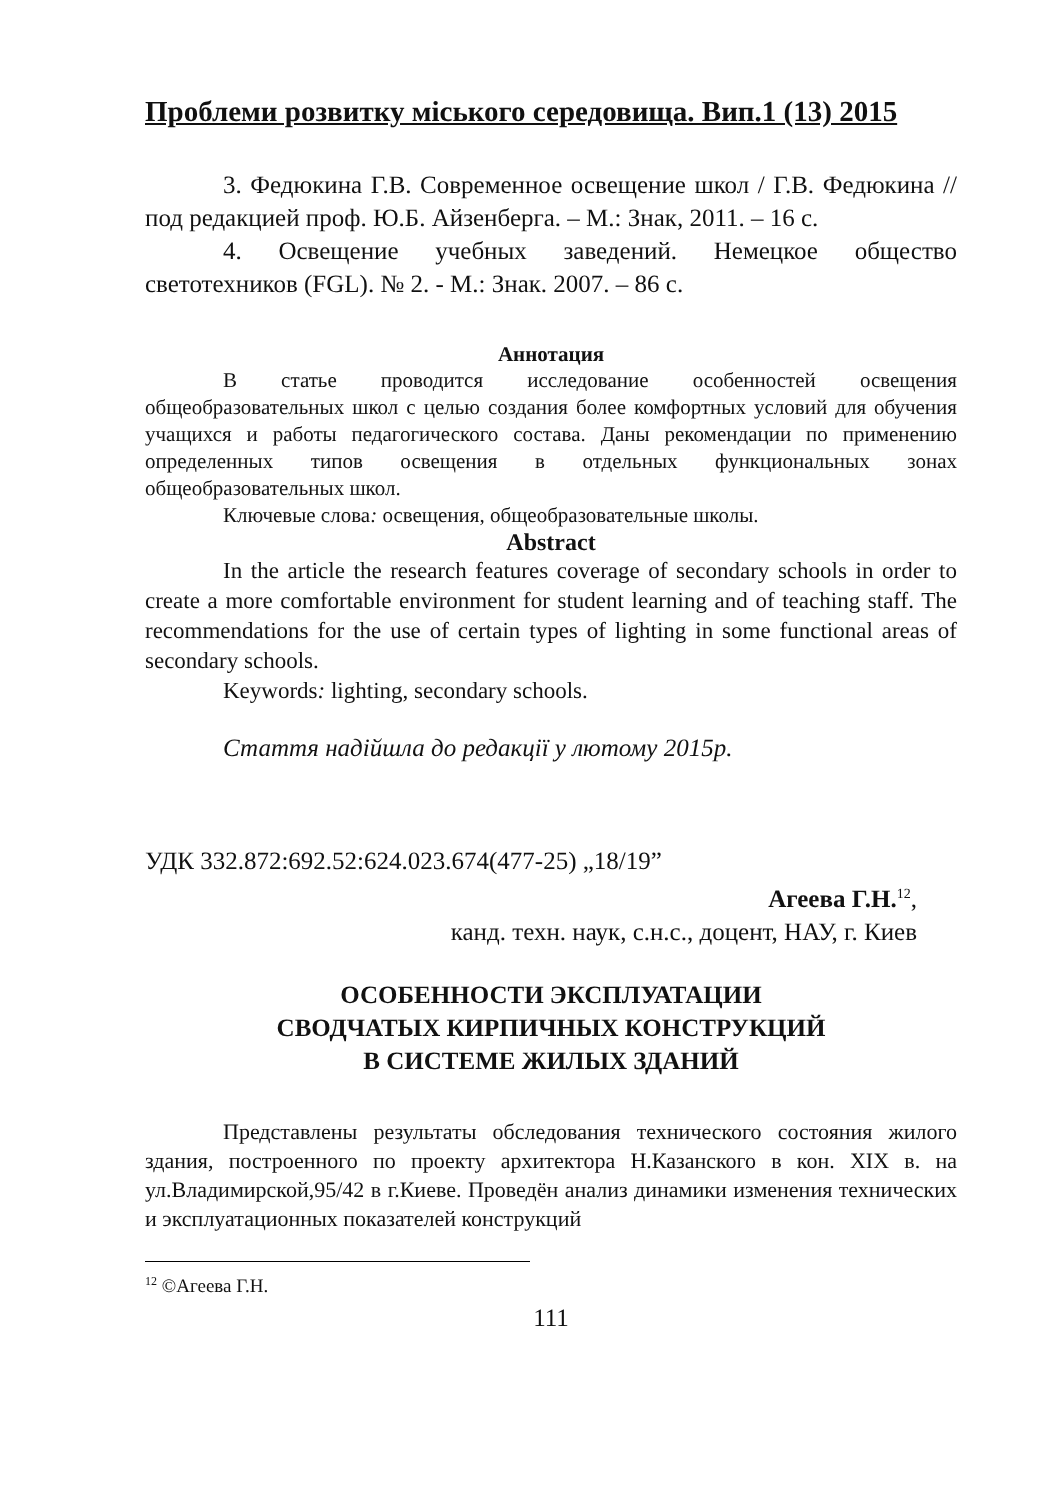Проблеми розвитку міського середовища. Вип.1 (13) 2015
3. Федюкина Г.В. Современное освещение школ / Г.В. Федюкина //под редакцией проф. Ю.Б. Айзенберга. – М.: Знак, 2011. – 16 с.
4. Освещение учебных заведений. Немецкое общество светотехников (FGL). № 2. - М.: Знак. 2007. – 86 с.
Аннотация
В статье проводится исследование особенностей освещения общеобразовательных школ с целью создания более комфортных условий для обучения учащихся и работы педагогического состава. Даны рекомендации по применению определенных типов освещения в отдельных функциональных зонах общеобразовательных школ.
Ключевые слова: освещения, общеобразовательные школы.
Abstract
In the article the research features coverage of secondary schools in order to create a more comfortable environment for student learning and of teaching staff. The recommendations for the use of certain types of lighting in some functional areas of secondary schools.
Keywords: lighting, secondary schools.
Стаття надійшла до редакції у лютому 2015р.
УДК 332.872:692.52:624.023.674(477-25) „18/19”
Агеева Г.Н.<sup>12</sup>,
канд. техн. наук, с.н.с., доцент, НАУ, г. Киев
ОСОБЕННОСТИ ЭКСПЛУАТАЦИИ
СВОДЧАТЫХ КИРПИЧНЫХ КОНСТРУКЦИЙ
В СИСТЕМЕ ЖИЛЫХ ЗДАНИЙ
Представлены результаты обследования технического состояния жилого здания, построенного по проекту архитектора Н.Казанского в кон. XIX в. на ул.Владимирской,95/42 в г.Киеве. Проведён анализ динамики изменения технических и эксплуатационных показателей конструкций
<sup>12</sup> ©Агеева Г.Н.
111